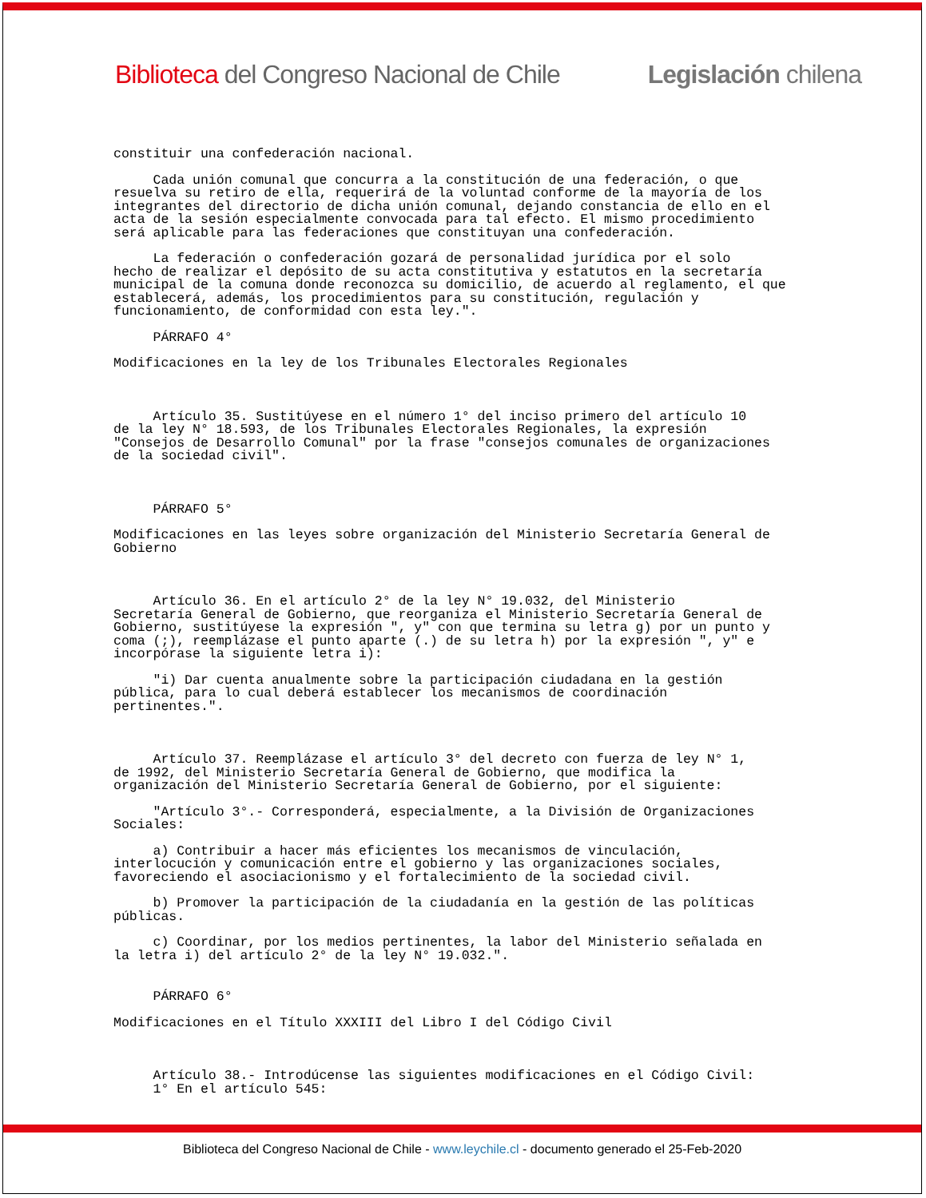Biblioteca del Congreso Nacional de Chile Legislación chilena
constituir una confederación nacional.
Cada unión comunal que concurra a la constitución de una federación, o que resuelva su retiro de ella, requerirá de la voluntad conforme de la mayoría de los integrantes del directorio de dicha unión comunal, dejando constancia de ello en el acta de la sesión especialmente convocada para tal efecto. El mismo procedimiento será aplicable para las federaciones que constituyan una confederación.
La federación o confederación gozará de personalidad jurídica por el solo hecho de realizar el depósito de su acta constitutiva y estatutos en la secretaría municipal de la comuna donde reconozca su domicilio, de acuerdo al reglamento, el que establecerá, además, los procedimientos para su constitución, regulación y funcionamiento, de conformidad con esta ley.".
PÁRRAFO 4°
Modificaciones en la ley de los Tribunales Electorales Regionales
Artículo 35. Sustitúyese en el número 1° del inciso primero del artículo 10 de la ley N° 18.593, de los Tribunales Electorales Regionales, la expresión "Consejos de Desarrollo Comunal" por la frase "consejos comunales de organizaciones de la sociedad civil".
PÁRRAFO 5°
Modificaciones en las leyes sobre organización del Ministerio Secretaría General de Gobierno
Artículo 36. En el artículo 2° de la ley N° 19.032, del Ministerio Secretaría General de Gobierno, que reorganiza el Ministerio Secretaría General de Gobierno, sustitúyese la expresión ", y" con que termina su letra g) por un punto y coma (;), reemplázase el punto aparte (.) de su letra h) por la expresión ", y" e incorpórase la siguiente letra i):
"i) Dar cuenta anualmente sobre la participación ciudadana en la gestión pública, para lo cual deberá establecer los mecanismos de coordinación pertinentes.".
Artículo 37. Reemplázase el artículo 3° del decreto con fuerza de ley N° 1, de 1992, del Ministerio Secretaría General de Gobierno, que modifica la organización del Ministerio Secretaría General de Gobierno, por el siguiente:
"Artículo 3°.- Corresponderá, especialmente, a la División de Organizaciones Sociales:
a) Contribuir a hacer más eficientes los mecanismos de vinculación, interlocución y comunicación entre el gobierno y las organizaciones sociales, favoreciendo el asociacionismo y el fortalecimiento de la sociedad civil.
b) Promover la participación de la ciudadanía en la gestión de las políticas públicas.
c) Coordinar, por los medios pertinentes, la labor del Ministerio señalada en la letra i) del artículo 2° de la ley N° 19.032.".
PÁRRAFO 6°
Modificaciones en el Título XXXIII del Libro I del Código Civil
Artículo 38.- Introdúcense las siguientes modificaciones en el Código Civil: 1° En el artículo 545:
Biblioteca del Congreso Nacional de Chile - www.leychile.cl - documento generado el 25-Feb-2020